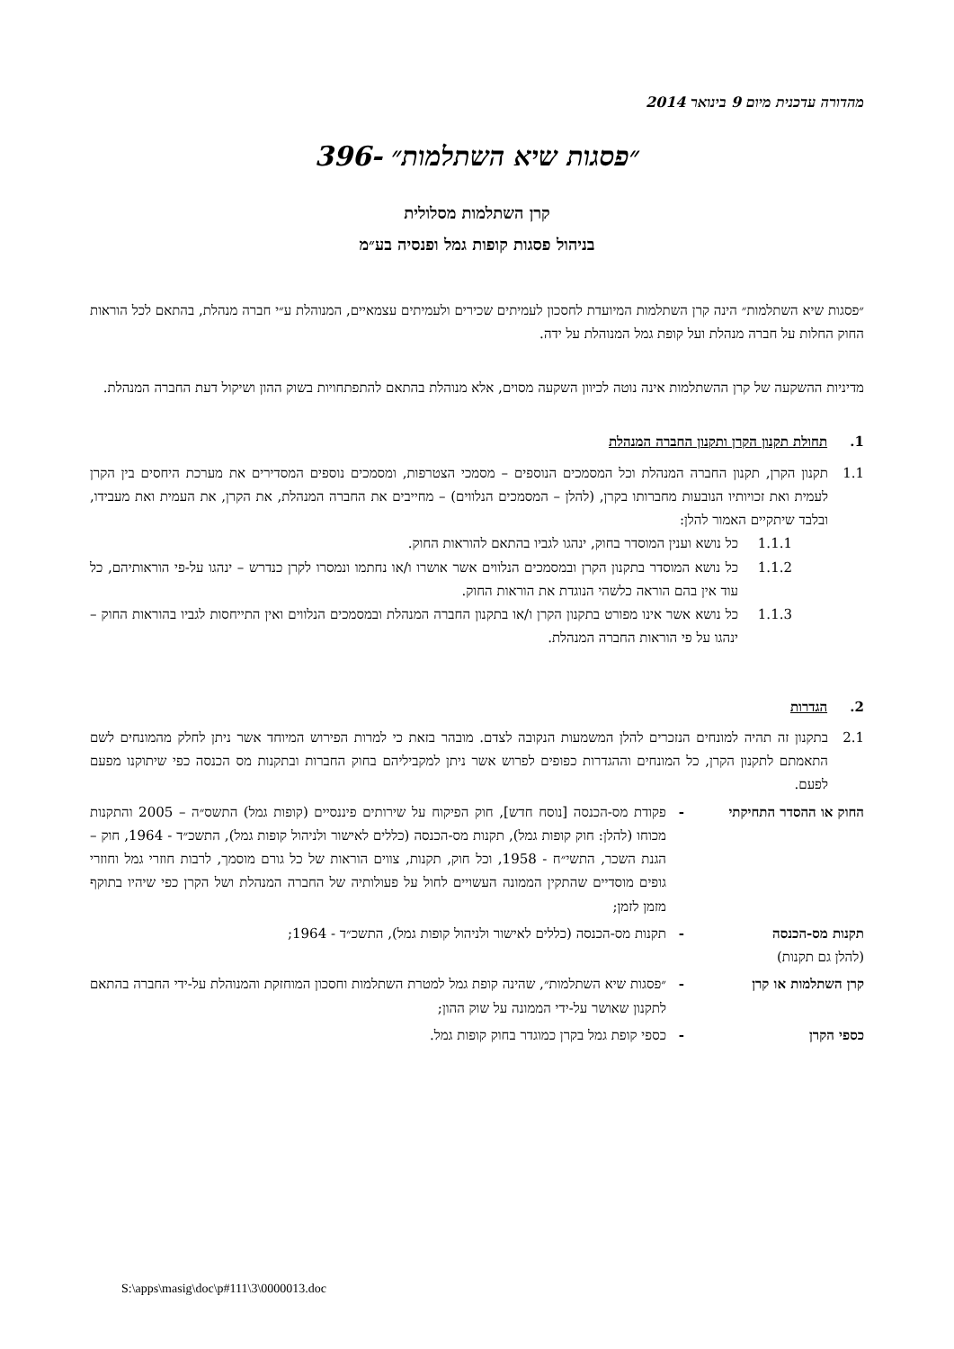מהדורה עדכנית מיום 9 בינואר 2014
״פסגות שיא השתלמות״ -396
קרן השתלמות מסלולית
בניהול פסגות קופות גמל ופנסיה בע״מ
״פסגות שיא השתלמות״ הינה קרן השתלמות המיועדת לחסכון לעמיתים שכירים ולעמיתים עצמאיים, המנוהלת ע״י חברה מנהלת, בהתאם לכל הוראות החוק החלות על חברה מנהלת ועל קופת גמל המנוהלת על ידה.
מדיניות ההשקעה של קרן ההשתלמות אינה נוטה לכיוון השקעה מסוים, אלא מנוהלת בהתאם להתפתחויות בשוק ההון ושיקול דעת החברה המנהלת.
1. תחולת תקנון הקרן ותקנון החברה המנהלת
1.1 תקנון הקרן, תקנון החברה המנהלת וכל המסמכים הנוספים – מסמכי הצטרפות, ומסמכים נוספים המסדירים את מערכת היחסים בין הקרן לעמית ואת זכויותיו הנובעות מחברותו בקרן, (להלן – המסמכים הנלווים) – מחייבים את החברה המנהלת, את הקרן, את העמית ואת מעבידו, ובלבד שיתקיים האמור להלן:
1.1.1 כל נושא וענין המוסדר בחוק, ינהגו לגביו בהתאם להוראות החוק.
1.1.2 כל נושא המוסדר בתקנון הקרן ובמסמכים הנלווים אשר אושרו ו/או נחתמו ונמסרו לקרן כנדרש – ינהגו על-פי הוראותיהם, כל עוד אין בהם הוראה כלשהי הנוגדת את הוראות החוק.
1.1.3 כל נושא אשר אינו מפורט בתקנון הקרן ו/או בתקנון החברה המנהלת ובמסמכים הנלווים ואין התייחסות לגביו בהוראות החוק – ינהגו על פי הוראות החברה המנהלת.
2. הגדרות
2.1 בתקנון זה תהיה למונחים הנזכרים להלן המשמעות הנקובה לצדם. מובהר בזאת כי למרות הפירוש המיוחד אשר ניתן לחלק מהמונחים לשם התאמתם לתקנון הקרן, כל המונחים וההגדרות כפופים לפרוש אשר ניתן למקביליהם בחוק החברות ובתקנות מס הכנסה כפי שיתוקנו מפעם לפעם.
החוק או ההסדר התחיקתי - פקודת מס-הכנסה [נוסח חדש], חוק הפיקוח על שירותים פיננסיים (קופות גמל) התשס״ה – 2005 והתקנות מכוחו (להלן: חוק קופות גמל), תקנות מס-הכנסה (כללים לאישור ולניהול קופות גמל), התשכ״ד - 1964, חוק –הגנת השכר, התשי״ח - 1958, וכל חוק, תקנות, צווים הוראות של כל גורם מוסמך, לרבות חוזרי גמל וחוזרי גופים מוסדיים שהתקין הממונה העשויים לחול על פעולותיה של החברה המנהלת ושל הקרן כפי שיהיו בתוקף מזמן לזמן;
תקנות מס-הכנסה
(להלן גם תקנות) - תקנות מס-הכנסה (כללים לאישור ולניהול קופות גמל), התשכ״ד - 1964;
קרן השתלמות או קרן - ״פסגות שיא השתלמות״, שהינה קופת גמל למטרת השתלמות וחסכון המוחזקת והמנוהלת על-ידי החברה בהתאם לתקנון שאושר על-ידי הממונה על שוק ההון;
כספי הקרן - כספי קופת גמל בקרן כמוגדר בחוק קופות גמל.
S:\apps\masig\doc\p#111\3\0000013.doc